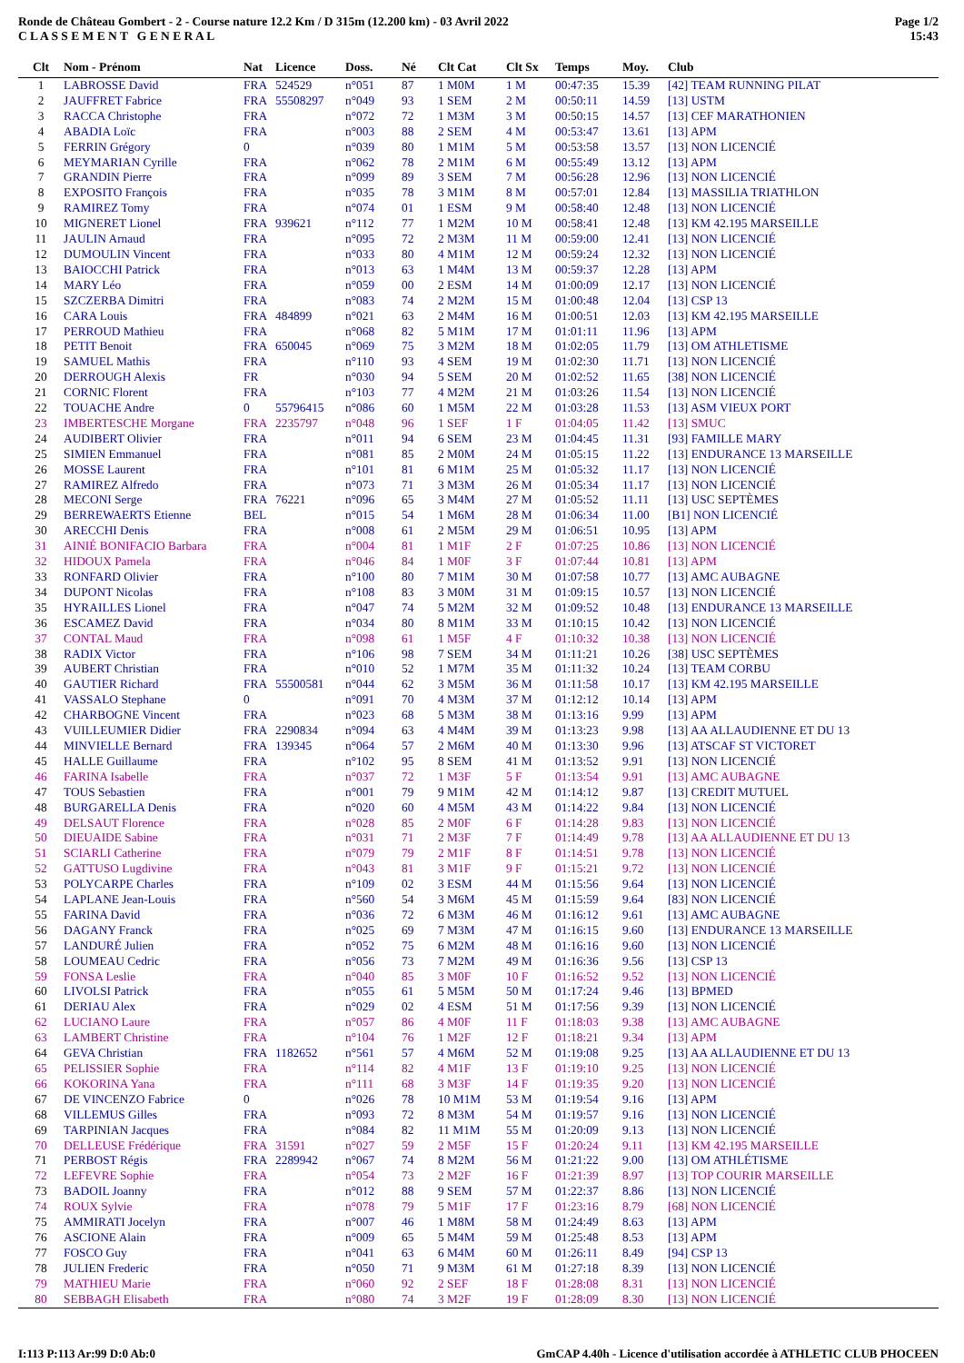Ronde de Château Gombert - 2 - Course nature 12.2 Km / D 315m (12.200 km) - 03 Avril 2022
C L A S S E M E N T G E N E R A L
Page 1/2
15:43
| Clt | Nom - Prénom | Nat | Licence | Doss. | Né | Clt Cat | Clt Sx | Temps | Moy. | Club |
| --- | --- | --- | --- | --- | --- | --- | --- | --- | --- | --- |
| 1 | LABROSSE David | FRA | 524529 | n°051 | 87 | 1 M0M | 1 M | 00:47:35 | 15.39 | [42] TEAM RUNNING PILAT |
| 2 | JAUFFRET Fabrice | FRA | 55508297 | n°049 | 93 | 1 SEM | 2 M | 00:50:11 | 14.59 | [13] USTM |
| 3 | RACCA Christophe | FRA | | n°072 | 72 | 1 M3M | 3 M | 00:50:15 | 14.57 | [13] CEF MARATHONIEN |
| 4 | ABADIA Loïc | FRA | | n°003 | 88 | 2 SEM | 4 M | 00:53:47 | 13.61 | [13] APM |
| 5 | FERRIN Grégory | 0 | | n°039 | 80 | 1 M1M | 5 M | 00:53:58 | 13.57 | [13] NON LICENCIÉ |
| 6 | MEYMARIAN Cyrille | FRA | | n°062 | 78 | 2 M1M | 6 M | 00:55:49 | 13.12 | [13] APM |
| 7 | GRANDIN Pierre | FRA | | n°099 | 89 | 3 SEM | 7 M | 00:56:28 | 12.96 | [13] NON LICENCIÉ |
| 8 | EXPOSITO François | FRA | | n°035 | 78 | 3 M1M | 8 M | 00:57:01 | 12.84 | [13] MASSILIA TRIATHLON |
| 9 | RAMIREZ Tomy | FRA | | n°074 | 01 | 1 ESM | 9 M | 00:58:40 | 12.48 | [13] NON LICENCIÉ |
| 10 | MIGNERET Lionel | FRA | 939621 | n°112 | 77 | 1 M2M | 10 M | 00:58:41 | 12.48 | [13] KM 42.195 MARSEILLE |
| 11 | JAULIN Arnaud | FRA | | n°095 | 72 | 2 M3M | 11 M | 00:59:00 | 12.41 | [13] NON LICENCIÉ |
| 12 | DUMOULIN Vincent | FRA | | n°033 | 80 | 4 M1M | 12 M | 00:59:24 | 12.32 | [13] NON LICENCIÉ |
| 13 | BAIOCCHI Patrick | FRA | | n°013 | 63 | 1 M4M | 13 M | 00:59:37 | 12.28 | [13] APM |
| 14 | MARY Léo | FRA | | n°059 | 00 | 2 ESM | 14 M | 01:00:09 | 12.17 | [13] NON LICENCIÉ |
| 15 | SZCZERBA Dimitri | FRA | | n°083 | 74 | 2 M2M | 15 M | 01:00:48 | 12.04 | [13] CSP 13 |
| 16 | CARA Louis | FRA | 484899 | n°021 | 63 | 2 M4M | 16 M | 01:00:51 | 12.03 | [13] KM 42.195 MARSEILLE |
| 17 | PERROUD Mathieu | FRA | | n°068 | 82 | 5 M1M | 17 M | 01:01:11 | 11.96 | [13] APM |
| 18 | PETIT Benoit | FRA | 650045 | n°069 | 75 | 3 M2M | 18 M | 01:02:05 | 11.79 | [13] OM ATHLETISME |
| 19 | SAMUEL Mathis | FRA | | n°110 | 93 | 4 SEM | 19 M | 01:02:30 | 11.71 | [13] NON LICENCIÉ |
| 20 | DERROUGH Alexis | FR | | n°030 | 94 | 5 SEM | 20 M | 01:02:52 | 11.65 | [38] NON LICENCIÉ |
| 21 | CORNIC Florent | FRA | | n°103 | 77 | 4 M2M | 21 M | 01:03:26 | 11.54 | [13] NON LICENCIÉ |
| 22 | TOUACHE Andre | 0 | 55796415 | n°086 | 60 | 1 M5M | 22 M | 01:03:28 | 11.53 | [13] ASM VIEUX PORT |
| 23 | IMBERTESCHE Morgane | FRA | 2235797 | n°048 | 96 | 1 SEF | 1 F | 01:04:05 | 11.42 | [13] SMUC |
| 24 | AUDIBERT Olivier | FRA | | n°011 | 94 | 6 SEM | 23 M | 01:04:45 | 11.31 | [93] FAMILLE MARY |
| 25 | SIMIEN Emmanuel | FRA | | n°081 | 85 | 2 M0M | 24 M | 01:05:15 | 11.22 | [13] ENDURANCE 13 MARSEILLE |
| 26 | MOSSE Laurent | FRA | | n°101 | 81 | 6 M1M | 25 M | 01:05:32 | 11.17 | [13] NON LICENCIÉ |
| 27 | RAMIREZ Alfredo | FRA | | n°073 | 71 | 3 M3M | 26 M | 01:05:34 | 11.17 | [13] NON LICENCIÉ |
| 28 | MECONI Serge | FRA | 76221 | n°096 | 65 | 3 M4M | 27 M | 01:05:52 | 11.11 | [13] USC SEPTÈMES |
| 29 | BERREWAERTS Etienne | BEL | | n°015 | 54 | 1 M6M | 28 M | 01:06:34 | 11.00 | [B1] NON LICENCIÉ |
| 30 | ARECCHI Denis | FRA | | n°008 | 61 | 2 M5M | 29 M | 01:06:51 | 10.95 | [13] APM |
| 31 | AINIÉ BONIFACIO Barbara | FRA | | n°004 | 81 | 1 M1F | 2 F | 01:07:25 | 10.86 | [13] NON LICENCIÉ |
| 32 | HIDOUX Pamela | FRA | | n°046 | 84 | 1 M0F | 3 F | 01:07:44 | 10.81 | [13] APM |
| 33 | RONFARD Olivier | FRA | | n°100 | 80 | 7 M1M | 30 M | 01:07:58 | 10.77 | [13] AMC AUBAGNE |
| 34 | DUPONT Nicolas | FRA | | n°108 | 83 | 3 M0M | 31 M | 01:09:15 | 10.57 | [13] NON LICENCIÉ |
| 35 | HYRAILLES Lionel | FRA | | n°047 | 74 | 5 M2M | 32 M | 01:09:52 | 10.48 | [13] ENDURANCE 13 MARSEILLE |
| 36 | ESCAMEZ David | FRA | | n°034 | 80 | 8 M1M | 33 M | 01:10:15 | 10.42 | [13] NON LICENCIÉ |
| 37 | CONTAL Maud | FRA | | n°098 | 61 | 1 M5F | 4 F | 01:10:32 | 10.38 | [13] NON LICENCIÉ |
| 38 | RADIX Victor | FRA | | n°106 | 98 | 7 SEM | 34 M | 01:11:21 | 10.26 | [38] USC SEPTÈMES |
| 39 | AUBERT Christian | FRA | | n°010 | 52 | 1 M7M | 35 M | 01:11:32 | 10.24 | [13] TEAM CORBU |
| 40 | GAUTIER Richard | FRA | 55500581 | n°044 | 62 | 3 M5M | 36 M | 01:11:58 | 10.17 | [13] KM 42.195 MARSEILLE |
| 41 | VASSALO Stephane | 0 | | n°091 | 70 | 4 M3M | 37 M | 01:12:12 | 10.14 | [13] APM |
| 42 | CHARBOGNE Vincent | FRA | | n°023 | 68 | 5 M3M | 38 M | 01:13:16 | 9.99 | [13] APM |
| 43 | VUILLEUMIER Didier | FRA | 2290834 | n°094 | 63 | 4 M4M | 39 M | 01:13:23 | 9.98 | [13] AA ALLAUDIENNE ET DU 13 |
| 44 | MINVIELLE Bernard | FRA | 139345 | n°064 | 57 | 2 M6M | 40 M | 01:13:30 | 9.96 | [13] ATSCAF ST VICTORET |
| 45 | HALLE Guillaume | FRA | | n°102 | 95 | 8 SEM | 41 M | 01:13:52 | 9.91 | [13] NON LICENCIÉ |
| 46 | FARINA Isabelle | FRA | | n°037 | 72 | 1 M3F | 5 F | 01:13:54 | 9.91 | [13] AMC AUBAGNE |
| 47 | TOUS Sebastien | FRA | | n°001 | 79 | 9 M1M | 42 M | 01:14:12 | 9.87 | [13] CREDIT MUTUEL |
| 48 | BURGARELLA Denis | FRA | | n°020 | 60 | 4 M5M | 43 M | 01:14:22 | 9.84 | [13] NON LICENCIÉ |
| 49 | DELSAUT Florence | FRA | | n°028 | 85 | 2 M0F | 6 F | 01:14:28 | 9.83 | [13] NON LICENCIÉ |
| 50 | DIEUAIDE Sabine | FRA | | n°031 | 71 | 2 M3F | 7 F | 01:14:49 | 9.78 | [13] AA ALLAUDIENNE ET DU 13 |
| 51 | SCIARLI Catherine | FRA | | n°079 | 79 | 2 M1F | 8 F | 01:14:51 | 9.78 | [13] NON LICENCIÉ |
| 52 | GATTUSO Lugdivine | FRA | | n°043 | 81 | 3 M1F | 9 F | 01:15:21 | 9.72 | [13] NON LICENCIÉ |
| 53 | POLYCARPE Charles | FRA | | n°109 | 02 | 3 ESM | 44 M | 01:15:56 | 9.64 | [13] NON LICENCIÉ |
| 54 | LAPLANE Jean-Louis | FRA | | n°560 | 54 | 3 M6M | 45 M | 01:15:59 | 9.64 | [83] NON LICENCIÉ |
| 55 | FARINA David | FRA | | n°036 | 72 | 6 M3M | 46 M | 01:16:12 | 9.61 | [13] AMC AUBAGNE |
| 56 | DAGANY Franck | FRA | | n°025 | 69 | 7 M3M | 47 M | 01:16:15 | 9.60 | [13] ENDURANCE 13 MARSEILLE |
| 57 | LANDURÉ Julien | FRA | | n°052 | 75 | 6 M2M | 48 M | 01:16:16 | 9.60 | [13] NON LICENCIÉ |
| 58 | LOUMEAU Cedric | FRA | | n°056 | 73 | 7 M2M | 49 M | 01:16:36 | 9.56 | [13] CSP 13 |
| 59 | FONSA Leslie | FRA | | n°040 | 85 | 3 M0F | 10 F | 01:16:52 | 9.52 | [13] NON LICENCIÉ |
| 60 | LIVOLSI Patrick | FRA | | n°055 | 61 | 5 M5M | 50 M | 01:17:24 | 9.46 | [13] BPMED |
| 61 | DERIAU Alex | FRA | | n°029 | 02 | 4 ESM | 51 M | 01:17:56 | 9.39 | [13] NON LICENCIÉ |
| 62 | LUCIANO Laure | FRA | | n°057 | 86 | 4 M0F | 11 F | 01:18:03 | 9.38 | [13] AMC AUBAGNE |
| 63 | LAMBERT Christine | FRA | | n°104 | 76 | 1 M2F | 12 F | 01:18:21 | 9.34 | [13] APM |
| 64 | GEVA Christian | FRA | 1182652 | n°561 | 57 | 4 M6M | 52 M | 01:19:08 | 9.25 | [13] AA ALLAUDIENNE ET DU 13 |
| 65 | PELISSIER Sophie | FRA | | n°114 | 82 | 4 M1F | 13 F | 01:19:10 | 9.25 | [13] NON LICENCIÉ |
| 66 | KOKORINA Yana | FRA | | n°111 | 68 | 3 M3F | 14 F | 01:19:35 | 9.20 | [13] NON LICENCIÉ |
| 67 | DE VINCENZO Fabrice | 0 | | n°026 | 78 | 10 M1M | 53 M | 01:19:54 | 9.16 | [13] APM |
| 68 | VILLEMUS Gilles | FRA | | n°093 | 72 | 8 M3M | 54 M | 01:19:57 | 9.16 | [13] NON LICENCIÉ |
| 69 | TARPINIAN Jacques | FRA | | n°084 | 82 | 11 M1M | 55 M | 01:20:09 | 9.13 | [13] NON LICENCIÉ |
| 70 | DELLEUSE Frédérique | FRA | 31591 | n°027 | 59 | 2 M5F | 15 F | 01:20:24 | 9.11 | [13] KM 42.195 MARSEILLE |
| 71 | PERBOST Régis | FRA | 2289942 | n°067 | 74 | 8 M2M | 56 M | 01:21:22 | 9.00 | [13] OM ATHLÉTISME |
| 72 | LEFEVRE Sophie | FRA | | n°054 | 73 | 2 M2F | 16 F | 01:21:39 | 8.97 | [13] TOP COURIR MARSEILLE |
| 73 | BADOIL Joanny | FRA | | n°012 | 88 | 9 SEM | 57 M | 01:22:37 | 8.86 | [13] NON LICENCIÉ |
| 74 | ROUX Sylvie | FRA | | n°078 | 79 | 5 M1F | 17 F | 01:23:16 | 8.79 | [68] NON LICENCIÉ |
| 75 | AMMIRATI Jocelyn | FRA | | n°007 | 46 | 1 M8M | 58 M | 01:24:49 | 8.63 | [13] APM |
| 76 | ASCIONE Alain | FRA | | n°009 | 65 | 5 M4M | 59 M | 01:25:48 | 8.53 | [13] APM |
| 77 | FOSCO Guy | FRA | | n°041 | 63 | 6 M4M | 60 M | 01:26:11 | 8.49 | [94] CSP 13 |
| 78 | JULIEN Frederic | FRA | | n°050 | 71 | 9 M3M | 61 M | 01:27:18 | 8.39 | [13] NON LICENCIÉ |
| 79 | MATHIEU Marie | FRA | | n°060 | 92 | 2 SEF | 18 F | 01:28:08 | 8.31 | [13] NON LICENCIÉ |
| 80 | SEBBAGH Elisabeth | FRA | | n°080 | 74 | 3 M2F | 19 F | 01:28:09 | 8.30 | [13] NON LICENCIÉ |
I:113 P:113 Ar:99 D:0 Ab:0 GmCAP 4.40h - Licence d'utilisation accordée à ATHLETIC CLUB PHOCEEN